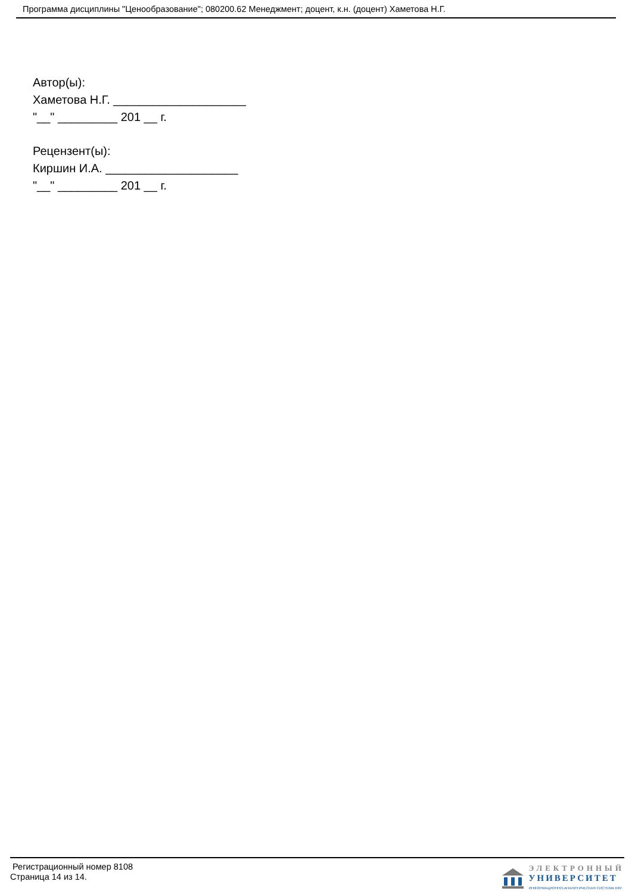Программа дисциплины "Ценообразование"; 080200.62 Менеджмент; доцент, к.н. (доцент) Хаметова Н.Г.
Автор(ы):
Хаметова Н.Г. ____________________
"__" _________ 201 __ г.
Рецензент(ы):
Киршин И.А. ____________________
"__" _________ 201 __ г.
Регистрационный номер 8108
Страница 14 из 14.
ЭЛЕКТРОННЫЙ
УНИВЕРСИТЕТ
ИНФОРМАЦИОННО-АНАЛИТИЧЕСКАЯ СИСТЕМА КФУ